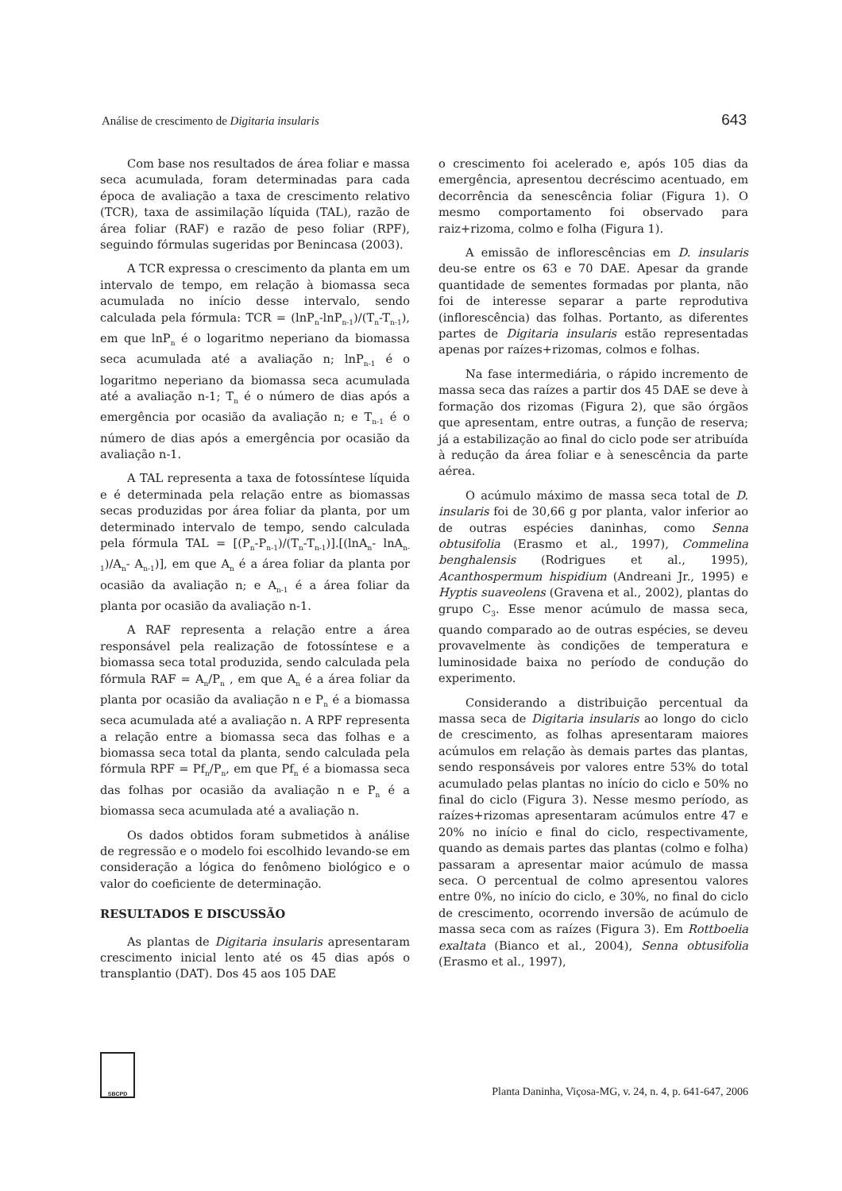Análise de crescimento de Digitaria insularis 643
Com base nos resultados de área foliar e massa seca acumulada, foram determinadas para cada época de avaliação a taxa de crescimento relativo (TCR), taxa de assimilação líquida (TAL), razão de área foliar (RAF) e razão de peso foliar (RPF), seguindo fórmulas sugeridas por Benincasa (2003).
A TCR expressa o crescimento da planta em um intervalo de tempo, em relação à biomassa seca acumulada no início desse intervalo, sendo calculada pela fórmula: TCR = (lnP<sub>n</sub>-lnP<sub>n-1</sub>)/(T<sub>n</sub>-T<sub>n-1</sub>), em que lnP<sub>n</sub> é o logaritmo neperiano da biomassa seca acumulada até a avaliação n; lnP<sub>n-1</sub> é o logaritmo neperiano da biomassa seca acumulada até a avaliação n-1; T<sub>n</sub> é o número de dias após a emergência por ocasião da avaliação n; e T<sub>n-1</sub> é o número de dias após a emergência por ocasião da avaliação n-1.
A TAL representa a taxa de fotossíntese líquida e é determinada pela relação entre as biomassas secas produzidas por área foliar da planta, por um determinado intervalo de tempo, sendo calculada pela fórmula TAL = [(P<sub>n</sub>-P<sub>n-1</sub>)/(T<sub>n</sub>-T<sub>n-1</sub>)].[(lnA<sub>n</sub>- lnA<sub>n-1</sub>)/A<sub>n</sub>- A<sub>n-1</sub>)], em que A<sub>n</sub> é a área foliar da planta por ocasião da avaliação n; e A<sub>n-1</sub> é a área foliar da planta por ocasião da avaliação n-1.
A RAF representa a relação entre a área responsável pela realização de fotossíntese e a biomassa seca total produzida, sendo calculada pela fórmula RAF = A<sub>n</sub>/P<sub>n</sub> , em que A<sub>n</sub> é a área foliar da planta por ocasião da avaliação n e P<sub>n</sub> é a biomassa seca acumulada até a avaliação n. A RPF representa a relação entre a biomassa seca das folhas e a biomassa seca total da planta, sendo calculada pela fórmula RPF = Pf<sub>n</sub>/P<sub>n</sub>, em que Pf<sub>n</sub> é a biomassa seca das folhas por ocasião da avaliação n e P<sub>n</sub> é a biomassa seca acumulada até a avaliação n.
Os dados obtidos foram submetidos à análise de regressão e o modelo foi escolhido levando-se em consideração a lógica do fenômeno biológico e o valor do coeficiente de determinação.
RESULTADOS E DISCUSSÃO
As plantas de Digitaria insularis apresentaram crescimento inicial lento até os 45 dias após o transplantio (DAT). Dos 45 aos 105 DAE
o crescimento foi acelerado e, após 105 dias da emergência, apresentou decréscimo acentuado, em decorrência da senescência foliar (Figura 1). O mesmo comportamento foi observado para raiz+rizoma, colmo e folha (Figura 1).
A emissão de inflorescências em D. insularis deu-se entre os 63 e 70 DAE. Apesar da grande quantidade de sementes formadas por planta, não foi de interesse separar a parte reprodutiva (inflorescência) das folhas. Portanto, as diferentes partes de Digitaria insularis estão representadas apenas por raízes+rizomas, colmos e folhas.
Na fase intermediária, o rápido incremento de massa seca das raízes a partir dos 45 DAE se deve à formação dos rizomas (Figura 2), que são órgãos que apresentam, entre outras, a função de reserva; já a estabilização ao final do ciclo pode ser atribuída à redução da área foliar e à senescência da parte aérea.
O acúmulo máximo de massa seca total de D. insularis foi de 30,66 g por planta, valor inferior ao de outras espécies daninhas, como Senna obtusifolia (Erasmo et al., 1997), Commelina benghalensis (Rodrigues et al., 1995), Acanthospermum hispidium (Andreani Jr., 1995) e Hyptis suaveolens (Gravena et al., 2002), plantas do grupo C<sub>3</sub>. Esse menor acúmulo de massa seca, quando comparado ao de outras espécies, se deveu provavelmente às condições de temperatura e luminosidade baixa no período de condução do experimento.
Considerando a distribuição percentual da massa seca de Digitaria insularis ao longo do ciclo de crescimento, as folhas apresentaram maiores acúmulos em relação às demais partes das plantas, sendo responsáveis por valores entre 53% do total acumulado pelas plantas no início do ciclo e 50% no final do ciclo (Figura 3). Nesse mesmo período, as raízes+rizomas apresentaram acúmulos entre 47 e 20% no início e final do ciclo, respectivamente, quando as demais partes das plantas (colmo e folha) passaram a apresentar maior acúmulo de massa seca. O percentual de colmo apresentou valores entre 0%, no início do ciclo, e 30%, no final do ciclo de crescimento, ocorrendo inversão de acúmulo de massa seca com as raízes (Figura 3). Em Rottboelia exaltata (Bianco et al., 2004), Senna obtusifolia (Erasmo et al., 1997),
SBCPD
Planta Daninha, Viçosa-MG, v. 24, n. 4, p. 641-647, 2006